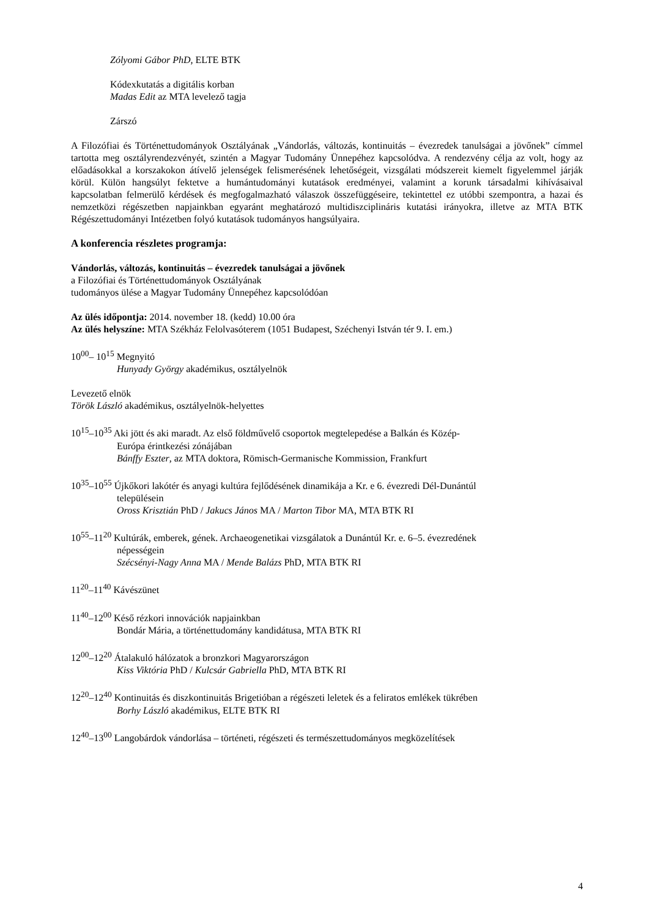Zólyomi Gábor PhD, ELTE BTK
Kódexkutatás a digitális korban
Madas Edit az MTA levelező tagja
Zárszó
A Filozófiai és Történettudományok Osztályának „Vándorlás, változás, kontinuitás – évezredek tanulságai a jövőnek” címmel tartotta meg osztályrendezvényét, szintén a Magyar Tudomány Ünnepéhez kapcsolódva. A rendezvény célja az volt, hogy az előadásokkal a korszakokon átívelő jelenségek felismerésének lehetőségeit, vizsgálati módszereit kiemelt figyelemmel járják körül. Külön hangsúlyt fektetve a humántudományi kutatások eredményei, valamint a korunk társadalmi kihívásaival kapcsolatban felmerülő kérdések és megfogalmazható válaszok összefüggéseire, tekintettel ez utóbbi szempontra, a hazai és nemzetközi régészetben napjainkban egyaránt meghatározó multidiszciplináris kutatási irányokra, illetve az MTA BTK Régészettudományi Intézetben folyó kutatások tudományos hangsúlyaira.
A konferencia részletes programja:
Vándorlás, változás, kontinuitás – évezredek tanulságai a jövőnek
a Filozófiai és Történettudományok Osztályának
tudományos ülése a Magyar Tudomány Ünnepéhez kapcsolódóan
Az ülés időpontja: 2014. november 18. (kedd) 10.00 óra
Az ülés helyszíne: MTA Székház Felolvasóterem (1051 Budapest, Széchenyi István tér 9. I. em.)
10<sup>00</sup>– 10<sup>15</sup> Megnyitó
Hunyady György akadémikus, osztályelnök
Levezető elnök
Török László akadémikus, osztályelnök-helyettes
10<sup>15</sup>–10<sup>35</sup> Aki jött és aki maradt. Az első földművelő csoportok megtelepedése a Balkán és Közép-
Európa érintkezési zónájában
Bánffy Eszter, az MTA doktora, Römisch-Germanische Kommission, Frankfurt
10<sup>35</sup>–10<sup>55</sup> Újkőkori lakótér és anyagi kultúra fejlődésének dinamikája a Kr. e 6. évezredi Dél-Dunántúl
településein
Oross Krisztián PhD / Jakucs János MA / Marton Tibor MA, MTA BTK RI
10<sup>55</sup>–11<sup>20</sup> Kultúrák, emberek, gének. Archaeogenetikai vizsgálatok a Dunántúl Kr. e. 6–5. évezredének
népességein
Szécsényi-Nagy Anna MA / Mende Balázs PhD, MTA BTK RI
11<sup>20</sup>–11<sup>40</sup> Kávészünet
11<sup>40</sup>–12<sup>00</sup> Késő rézkori innovációk napjainkban
Bondár Mária, a történettudomány kandidátusa, MTA BTK RI
12<sup>00</sup>–12<sup>20</sup> Átalakuló hálózatok a bronzkori Magyarországon
Kiss Viktória PhD / Kulcsár Gabriella PhD, MTA BTK RI
12<sup>20</sup>–12<sup>40</sup> Kontinuitás és diszkontinuitás Brigetióban a régészeti leletek és a feliratos emlékek tükrében
Borhy László akadémikus, ELTE BTK RI
12<sup>40</sup>–13<sup>00</sup> Langobárdok vándorlása – történeti, régészeti és természettudományos megközelítések
4